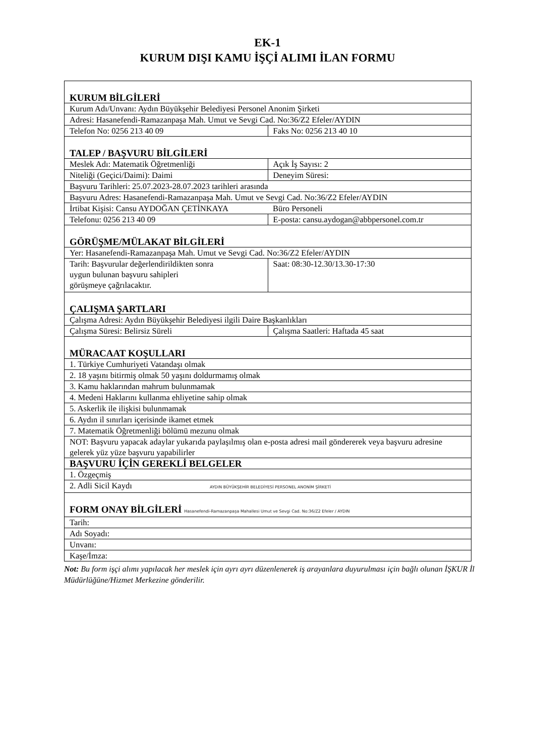EK-1
KURUM DIŞI KAMU İŞÇİ ALIMI İLAN FORMU
| KURUM BİLGİLERİ | |
| Kurum Adı/Unvanı: Aydın Büyükşehir Belediyesi Personel Anonim Şirketi | |
| Adresi: Hasanefendi-Ramazanpaşa Mah. Umut ve Sevgi Cad. No:36/Z2 Efeler/AYDIN | |
| Telefon No: 0256 213 40 09 | Faks No: 0256 213 40 10 |
| TALEP / BAŞVURU BİLGİLERİ | |
| Meslek Adı: Matematik Öğretmenliği | Açık İş Sayısı: 2 |
| Niteliği (Geçici/Daimi): Daimi | Deneyim Süresi: |
| Başvuru Tarihleri: 25.07.2023-28.07.2023 tarihleri arasında | |
| Başvuru Adres: Hasanefendi-Ramazanpaşa Mah. Umut ve Sevgi Cad. No:36/Z2 Efeler/AYDIN | |
| İrtibat Kişisi: Cansu AYDOĞAN ÇETİNKAYA | Büro Personeli |
| Telefonu: 0256 213 40 09 | E-posta: cansu.aydogan@abbpersonel.com.tr |
| GÖRÜŞME/MÜLAKAT BİLGİLERİ | |
| Yer: Hasanefendi-Ramazanpaşa Mah. Umut ve Sevgi Cad. No:36/Z2 Efeler/AYDIN | |
| Tarih: Başvurular değerlendirildikten sonra uygun bulunan başvuru sahipleri görüşmeye çağrılacaktır. | Saat: 08:30-12.30/13.30-17:30 |
| ÇALIŞMA ŞARTLARI | |
| Çalışma Adresi: Aydın Büyükşehir Belediyesi ilgili Daire Başkanlıkları | |
| Çalışma Süresi: Belirsiz Süreli | Çalışma Saatleri: Haftada 45 saat |
| MÜRACAAT KOŞULLARI | |
| 1. Türkiye Cumhuriyeti Vatandaşı olmak | |
| 2. 18 yaşını bitirmiş olmak 50 yaşını doldurmamış olmak | |
| 3. Kamu haklarından mahrum bulunmamak | |
| 4. Medeni Haklarını kullanma ehliyetine sahip olmak | |
| 5. Askerlik ile ilişkisi bulunmamak | |
| 6. Aydın il sınırları içerisinde ikamet etmek | |
| 7. Matematik Öğretmenliği bölümü mezunu olmak | |
| NOT: Başvuru yapacak adaylar yukarıda paylaşılmış olan e-posta adresi mail göndererek veya başvuru adresine gelerek yüz yüze başvuru yapabilirler | |
| BAŞVURU İÇİN GEREKLİ BELGELER | |
| 1. Özgeçmiş | |
| 2. Adli Sicil Kaydı AYDIN BÜYÜKŞEHİR BELEDİYESİ PERSONEL ANONİM ŞİRKETİ | |
| FORM ONAY BİLGİLERİ Hasanefendi-Ramazanpaşa Mahallesi Umut ve Sevgi Cad. No:36/Z2 Efeler / AYDIN | |
| Tarih: | |
| Adı Soyadı: | |
| Unvanı: | |
| Kaşe/İmza: | |
Not: Bu form işçi alımı yapılacak her meslek için ayrı ayrı düzenlenerek iş arayanlara duyurulması için bağlı olunan İŞKUR İl Müdürlüğüne/Hizmet Merkezine gönderilir.